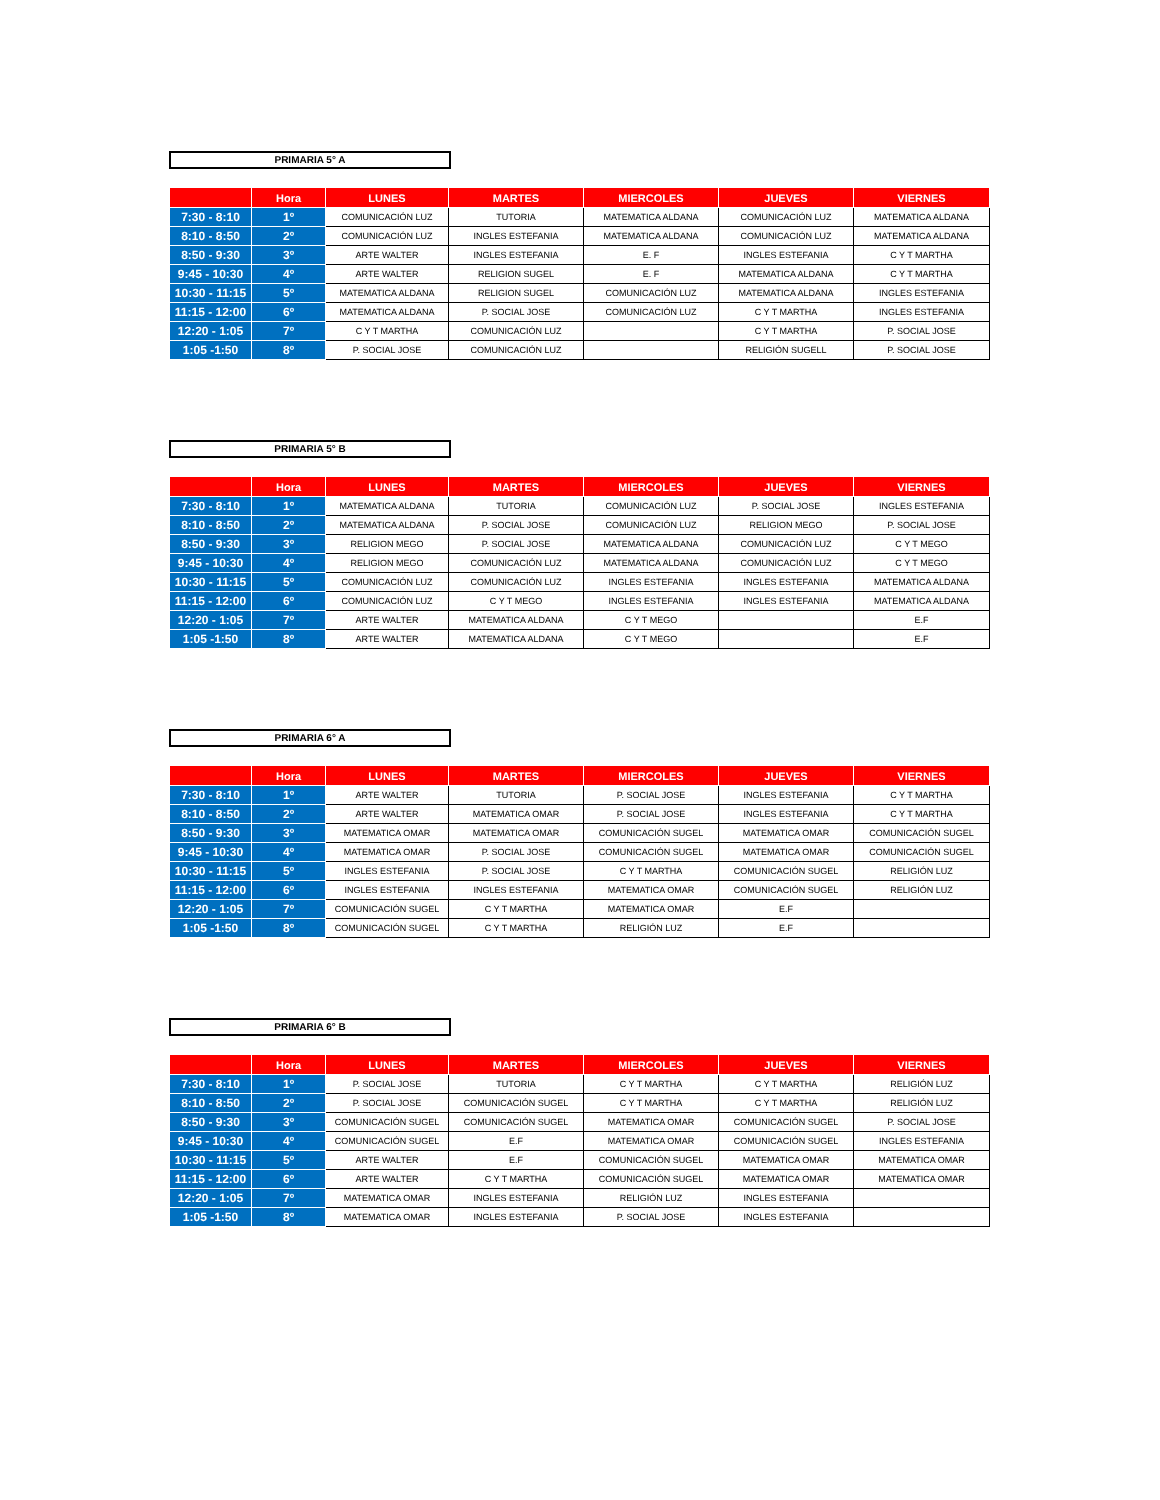PRIMARIA 5° A
| | Hora | LUNES | MARTES | MIERCOLES | JUEVES | VIERNES |
| --- | --- | --- | --- | --- | --- | --- |
| 7:30 - 8:10 | 1º | COMUNICACIÓN LUZ | TUTORIA | MATEMATICA ALDANA | COMUNICACIÓN LUZ | MATEMATICA ALDANA |
| 8:10 - 8:50 | 2º | COMUNICACIÓN LUZ | INGLES ESTEFANIA | MATEMATICA ALDANA | COMUNICACIÓN LUZ | MATEMATICA ALDANA |
| 8:50 - 9:30 | 3º | ARTE WALTER | INGLES ESTEFANIA | E. F | INGLES ESTEFANIA | C Y T MARTHA |
| 9:45 - 10:30 | 4º | ARTE WALTER | RELIGION SUGEL | E. F | MATEMATICA ALDANA | C Y T MARTHA |
| 10:30 - 11:15 | 5º | MATEMATICA ALDANA | RELIGION SUGEL | COMUNICACIÓN LUZ | MATEMATICA ALDANA | INGLES ESTEFANIA |
| 11:15 - 12:00 | 6º | MATEMATICA ALDANA | P. SOCIAL JOSE | COMUNICACIÓN LUZ | C Y T MARTHA | INGLES ESTEFANIA |
| 12:20 - 1:05 | 7º | C Y T MARTHA | COMUNICACIÓN LUZ | | C Y T MARTHA | P. SOCIAL JOSE |
| 1:05 -1:50 | 8º | P. SOCIAL JOSE | COMUNICACIÓN LUZ | | RELIGIÓN SUGELL | P. SOCIAL JOSE |
PRIMARIA 5° B
| | Hora | LUNES | MARTES | MIERCOLES | JUEVES | VIERNES |
| --- | --- | --- | --- | --- | --- | --- |
| 7:30 - 8:10 | 1º | MATEMATICA ALDANA | TUTORIA | COMUNICACIÓN LUZ | P. SOCIAL JOSE | INGLES ESTEFANIA |
| 8:10 - 8:50 | 2º | MATEMATICA ALDANA | P. SOCIAL JOSE | COMUNICACIÓN LUZ | RELIGION MEGO | P. SOCIAL JOSE |
| 8:50 - 9:30 | 3º | RELIGION MEGO | P. SOCIAL JOSE | MATEMATICA ALDANA | COMUNICACIÓN LUZ | C Y T MEGO |
| 9:45 - 10:30 | 4º | RELIGION MEGO | COMUNICACIÓN LUZ | MATEMATICA ALDANA | COMUNICACIÓN LUZ | C Y T MEGO |
| 10:30 - 11:15 | 5º | COMUNICACIÓN LUZ | COMUNICACIÓN LUZ | INGLES ESTEFANIA | INGLES ESTEFANIA | MATEMATICA ALDANA |
| 11:15 - 12:00 | 6º | COMUNICACIÓN LUZ | C Y T MEGO | INGLES ESTEFANIA | INGLES ESTEFANIA | MATEMATICA ALDANA |
| 12:20 - 1:05 | 7º | ARTE WALTER | MATEMATICA ALDANA | C Y T MEGO | | E.F |
| 1:05 -1:50 | 8º | ARTE WALTER | MATEMATICA ALDANA | C Y T MEGO | | E.F |
PRIMARIA 6° A
| | Hora | LUNES | MARTES | MIERCOLES | JUEVES | VIERNES |
| --- | --- | --- | --- | --- | --- | --- |
| 7:30 - 8:10 | 1º | ARTE WALTER | TUTORIA | P. SOCIAL JOSE | INGLES ESTEFANIA | C Y T MARTHA |
| 8:10 - 8:50 | 2º | ARTE WALTER | MATEMATICA OMAR | P. SOCIAL JOSE | INGLES ESTEFANIA | C Y T MARTHA |
| 8:50 - 9:30 | 3º | MATEMATICA OMAR | MATEMATICA OMAR | COMUNICACIÓN SUGEL | MATEMATICA OMAR | COMUNICACIÓN SUGEL |
| 9:45 - 10:30 | 4º | MATEMATICA OMAR | P. SOCIAL JOSE | COMUNICACIÓN SUGEL | MATEMATICA OMAR | COMUNICACIÓN SUGEL |
| 10:30 - 11:15 | 5º | INGLES ESTEFANIA | P. SOCIAL JOSE | C Y T MARTHA | COMUNICACIÓN SUGEL | RELIGIÓN LUZ |
| 11:15 - 12:00 | 6º | INGLES ESTEFANIA | INGLES ESTEFANIA | MATEMATICA OMAR | COMUNICACIÓN SUGEL | RELIGIÓN LUZ |
| 12:20 - 1:05 | 7º | COMUNICACIÓN SUGEL | C Y T MARTHA | MATEMATICA OMAR | E.F | |
| 1:05 -1:50 | 8º | COMUNICACIÓN SUGEL | C Y T MARTHA | RELIGIÓN LUZ | E.F | |
PRIMARIA 6° B
| | Hora | LUNES | MARTES | MIERCOLES | JUEVES | VIERNES |
| --- | --- | --- | --- | --- | --- | --- |
| 7:30 - 8:10 | 1º | P. SOCIAL JOSE | TUTORIA | C Y T MARTHA | C Y T MARTHA | RELIGIÓN LUZ |
| 8:10 - 8:50 | 2º | P. SOCIAL JOSE | COMUNICACIÓN SUGEL | C Y T MARTHA | C Y T MARTHA | RELIGIÓN LUZ |
| 8:50 - 9:30 | 3º | COMUNICACIÓN SUGEL | COMUNICACIÓN SUGEL | MATEMATICA OMAR | COMUNICACIÓN SUGEL | P. SOCIAL JOSE |
| 9:45 - 10:30 | 4º | COMUNICACIÓN SUGEL | E.F | MATEMATICA OMAR | COMUNICACIÓN SUGEL | INGLES ESTEFANIA |
| 10:30 - 11:15 | 5º | ARTE WALTER | E.F | COMUNICACIÓN SUGEL | MATEMATICA OMAR | MATEMATICA OMAR |
| 11:15 - 12:00 | 6º | ARTE WALTER | C Y T MARTHA | COMUNICACIÓN SUGEL | MATEMATICA OMAR | MATEMATICA OMAR |
| 12:20 - 1:05 | 7º | MATEMATICA OMAR | INGLES ESTEFANIA | RELIGIÓN LUZ | INGLES ESTEFANIA | |
| 1:05 -1:50 | 8º | MATEMATICA OMAR | INGLES ESTEFANIA | P. SOCIAL JOSE | INGLES ESTEFANIA | |